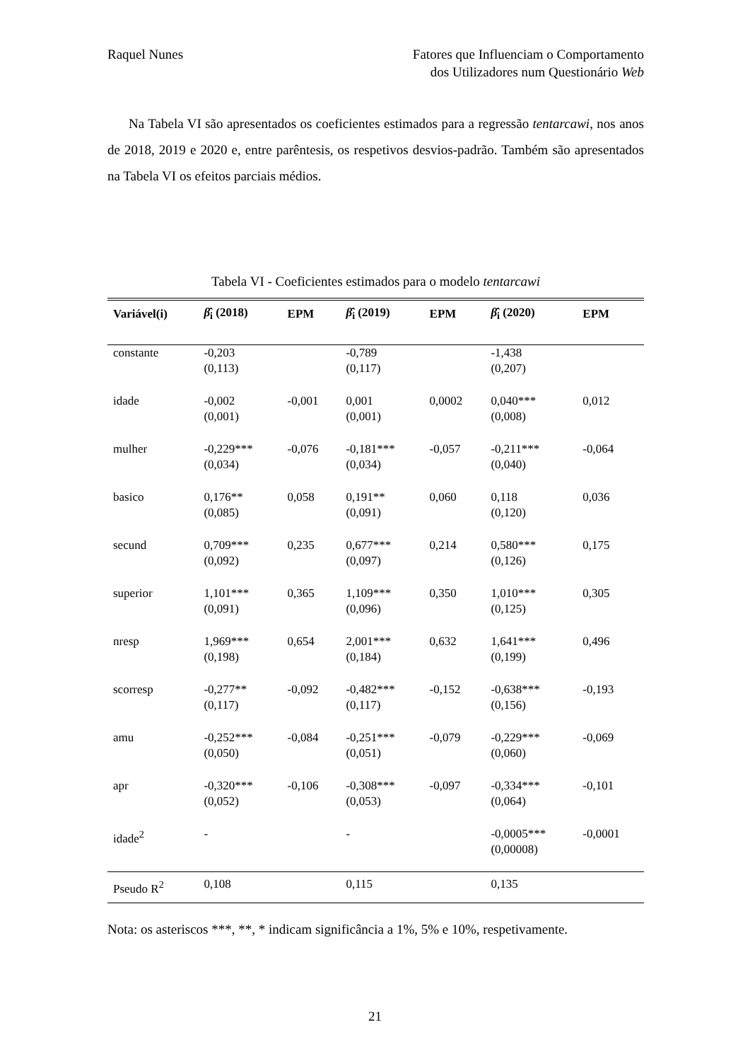Raquel Nunes Fatores que Influenciam o Comportamento
dos Utilizadores num Questionário Web
Na Tabela VI são apresentados os coeficientes estimados para a regressão tentarcawi, nos anos de 2018, 2019 e 2020 e, entre parêntesis, os respetivos desvios-padrão. Também são apresentados na Tabela VI os efeitos parciais médios.
Tabela VI - Coeficientes estimados para o modelo tentarcawi
| Variável(i) | β̂<sub>i</sub> (2018) | EPM | β̂<sub>i</sub> (2019) | EPM | β̂<sub>i</sub> (2020) | EPM |
| --- | --- | --- | --- | --- | --- | --- |
| constante | -0,203 (0,113) | | -0,789 (0,117) | | -1,438 (0,207) | |
| idade | -0,002 (0,001) | -0,001 | 0,001 (0,001) | 0,0002 | 0,040*** (0,008) | 0,012 |
| mulher | -0,229*** (0,034) | -0,076 | -0,181*** (0,034) | -0,057 | -0,211*** (0,040) | -0,064 |
| basico | 0,176** (0,085) | 0,058 | 0,191** (0,091) | 0,060 | 0,118 (0,120) | 0,036 |
| secund | 0,709*** (0,092) | 0,235 | 0,677*** (0,097) | 0,214 | 0,580*** (0,126) | 0,175 |
| superior | 1,101*** (0,091) | 0,365 | 1,109*** (0,096) | 0,350 | 1,010*** (0,125) | 0,305 |
| nresp | 1,969*** (0,198) | 0,654 | 2,001*** (0,184) | 0,632 | 1,641*** (0,199) | 0,496 |
| scorresp | -0,277** (0,117) | -0,092 | -0,482*** (0,117) | -0,152 | -0,638*** (0,156) | -0,193 |
| amu | -0,252*** (0,050) | -0,084 | -0,251*** (0,051) | -0,079 | -0,229*** (0,060) | -0,069 |
| apr | -0,320*** (0,052) | -0,106 | -0,308*** (0,053) | -0,097 | -0,334*** (0,064) | -0,101 |
| idade<sup>2</sup> | - | | - | | -0,0005*** (0,00008) | -0,0001 |
| Pseudo R<sup>2</sup> | 0,108 | | 0,115 | | 0,135 | |
Nota: os asteriscos ***, **, * indicam significância a 1%, 5% e 10%, respetivamente.
21